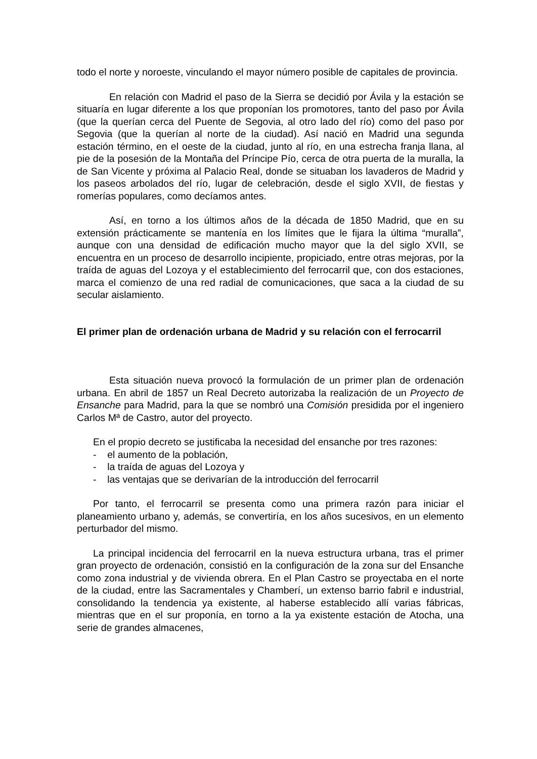todo el norte y noroeste, vinculando el mayor número posible de capitales de provincia.
En relación con Madrid el paso de la Sierra se decidió por Ávila y la estación se situaría en lugar diferente a los que proponían los promotores, tanto del paso por Ávila (que la querían cerca del Puente de Segovia, al otro lado del río) como del paso por Segovia (que la querían al norte de la ciudad). Así nació en Madrid una segunda estación término, en el oeste de la ciudad, junto al río, en una estrecha franja llana, al pie de la posesión de la Montaña del Príncipe Pío, cerca de otra puerta de la muralla, la de San Vicente y próxima al Palacio Real, donde se situaban los lavaderos de Madrid y los paseos arbolados del río, lugar de celebración, desde el siglo XVII, de fiestas y romerías populares, como decíamos antes.
Así, en torno a los últimos años de la década de 1850 Madrid, que en su extensión prácticamente se mantenía en los límites que le fijara la última “muralla”, aunque con una densidad de edificación mucho mayor que la del siglo XVII, se encuentra en un proceso de desarrollo incipiente, propiciado, entre otras mejoras, por la traída de aguas del Lozoya y el establecimiento del ferrocarril que, con dos estaciones, marca el comienzo de una red radial de comunicaciones, que saca a la ciudad de su secular aislamiento.
El primer plan de ordenación urbana de Madrid y su relación con el ferrocarril
Esta situación nueva provocó la formulación de un primer plan de ordenación urbana. En abril de 1857 un Real Decreto autorizaba la realización de un Proyecto de Ensanche para Madrid, para la que se nombró una Comisión presidida por el ingeniero Carlos Mª de Castro, autor del proyecto.
En el propio decreto se justificaba la necesidad del ensanche por tres razones:
- el aumento de la población,
- la traída de aguas del Lozoya y
- las ventajas que se derivarían de la introducción del ferrocarril
Por tanto, el ferrocarril se presenta como una primera razón para iniciar el planeamiento urbano y, además, se convertiría, en los años sucesivos, en un elemento perturbador del mismo.
La principal incidencia del ferrocarril en la nueva estructura urbana, tras el primer gran proyecto de ordenación, consistió en la configuración de la zona sur del Ensanche como zona industrial y de vivienda obrera. En el Plan Castro se proyectaba en el norte de la ciudad, entre las Sacramentales y Chamberí, un extenso barrio fabril e industrial, consolidando la tendencia ya existente, al haberse establecido allí varias fábricas, mientras que en el sur proponía, en torno a la ya existente estación de Atocha, una serie de grandes almacenes,